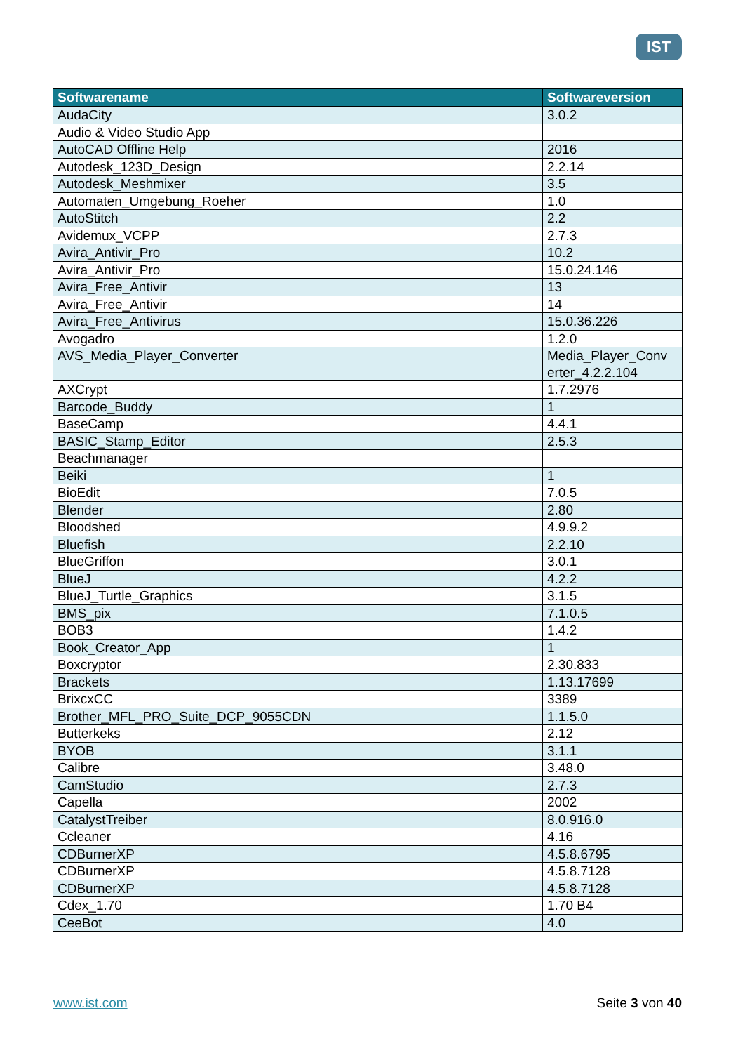IST
| Softwarename | Softwareversion |
| --- | --- |
| AudaCity | 3.0.2 |
| Audio & Video Studio App | |
| AutoCAD Offline Help | 2016 |
| Autodesk_123D_Design | 2.2.14 |
| Autodesk_Meshmixer | 3.5 |
| Automaten_Umgebung_Roeher | 1.0 |
| AutoStitch | 2.2 |
| Avidemux_VCPP | 2.7.3 |
| Avira_Antivir_Pro | 10.2 |
| Avira_Antivir_Pro | 15.0.24.146 |
| Avira_Free_Antivir | 13 |
| Avira_Free_Antivir | 14 |
| Avira_Free_Antivirus | 15.0.36.226 |
| Avogadro | 1.2.0 |
| AVS_Media_Player_Converter | Media_Player_Conv erter_4.2.2.104 |
| AXCrypt | 1.7.2976 |
| Barcode_Buddy | 1 |
| BaseCamp | 4.4.1 |
| BASIC_Stamp_Editor | 2.5.3 |
| Beachmanager | |
| Beiki | 1 |
| BioEdit | 7.0.5 |
| Blender | 2.80 |
| Bloodshed | 4.9.9.2 |
| Bluefish | 2.2.10 |
| BlueGriffon | 3.0.1 |
| BlueJ | 4.2.2 |
| BlueJ_Turtle_Graphics | 3.1.5 |
| BMS_pix | 7.1.0.5 |
| BOB3 | 1.4.2 |
| Book_Creator_App | 1 |
| Boxcryptor | 2.30.833 |
| Brackets | 1.13.17699 |
| BrixcxCC | 3389 |
| Brother_MFL_PRO_Suite_DCP_9055CDN | 1.1.5.0 |
| Butterkeks | 2.12 |
| BYOB | 3.1.1 |
| Calibre | 3.48.0 |
| CamStudio | 2.7.3 |
| Capella | 2002 |
| CatalystTreiber | 8.0.916.0 |
| Ccleaner | 4.16 |
| CDBurnerXP | 4.5.8.6795 |
| CDBurnerXP | 4.5.8.7128 |
| CDBurnerXP | 4.5.8.7128 |
| Cdex_1.70 | 1.70 B4 |
| CeeBot | 4.0 |
www.ist.com Seite 3 von 40